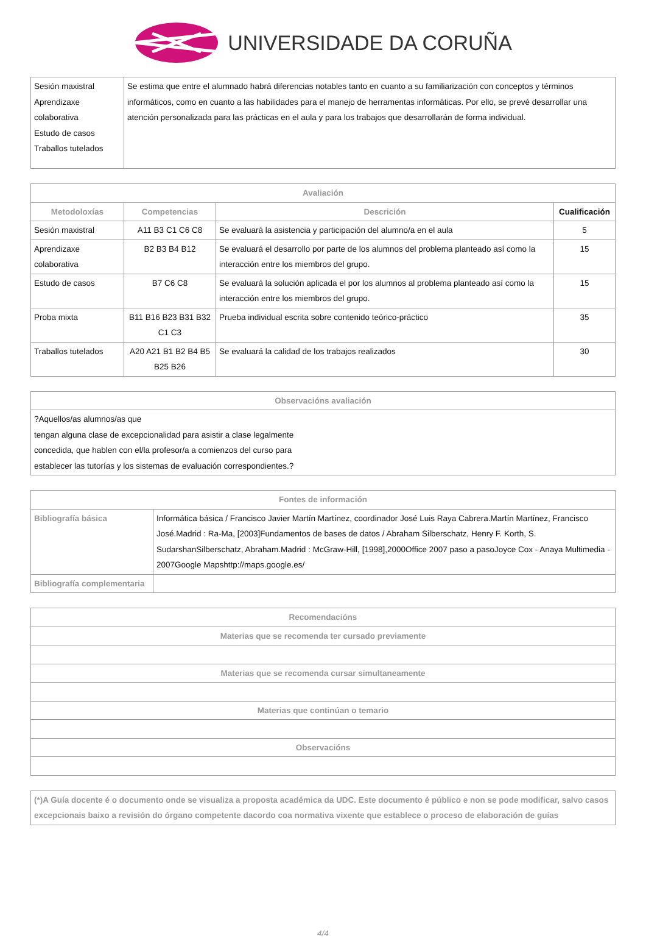UNIVERSIDADE DA CORUÑA
| Sesión maxistral Aprendizaxe colaborativa Estudo de casos Traballos tutelados | Se estima que entre el alumnado habrá diferencias notables tanto en cuanto a su familiarización con conceptos y términos informáticos, como en cuanto a las habilidades para el manejo de herramentas informáticas. Por ello, se prevé desarrollar una atención personalizada para las prácticas en el aula y para los trabajos que desarrollarán de forma individual. |
| Avaliación | | | |
| --- | --- | --- | --- |
| Metodoloxías | Competencias | Descrición | Cualificación |
| Sesión maxistral | A11 B3 C1 C6 C8 | Se evaluará la asistencia y participación del alumno/a en el aula | 5 |
| Aprendizaxe colaborativa | B2 B3 B4 B12 | Se evaluará el desarrollo por parte de los alumnos del problema planteado así como la interacción entre los miembros del grupo. | 15 |
| Estudo de casos | B7 C6 C8 | Se evaluará la solución aplicada el por los alumnos al problema planteado así como la interacción entre los miembros del grupo. | 15 |
| Proba mixta | B11 B16 B23 B31 B32 C1 C3 | Prueba individual escrita sobre contenido teórico-práctico | 35 |
| Traballos tutelados | A20 A21 B1 B2 B4 B5 B25 B26 | Se evaluará la calidad de los trabajos realizados | 30 |
| Observacións avaliación |
| --- |
| ?Aquellos/as alumnos/as que tengan alguna clase de excepcionalidad para asistir a clase legalmente concedida, que hablen con el/la profesor/a a comienzos del curso para establecer las tutorías y los sistemas de evaluación correspondientes.? |
| Fontes de información | |
| --- | --- |
| Bibliografía básica | Informática básica / Francisco Javier Martín Martínez, coordinador José Luis Raya Cabrera.Martín Martínez, Francisco José.Madrid : Ra-Ma, [2003]Fundamentos de bases de datos / Abraham Silberschatz, Henry F. Korth, S. SudarshanSilberschatz, Abraham.Madrid : McGraw-Hill, [1998],2000Office 2007 paso a pasoJoyce Cox - Anaya Multimedia - 2007Google Mapshttp://maps.google.es/ |
| Bibliografía complementaria | |
| Recomendacións |
| --- |
| Materias que se recomenda ter cursado previamente |
| Materias que se recomenda cursar simultaneamente |
| Materias que continúan o temario |
| Observacións |
| (*)A Guía docente é o documento onde se visualiza a proposta académica da UDC. Este documento é público e non se pode modificar, salvo casos excepcionais baixo a revisión do órgano competente dacordo coa normativa vixente que establece o proceso de elaboración de guías |
4/4